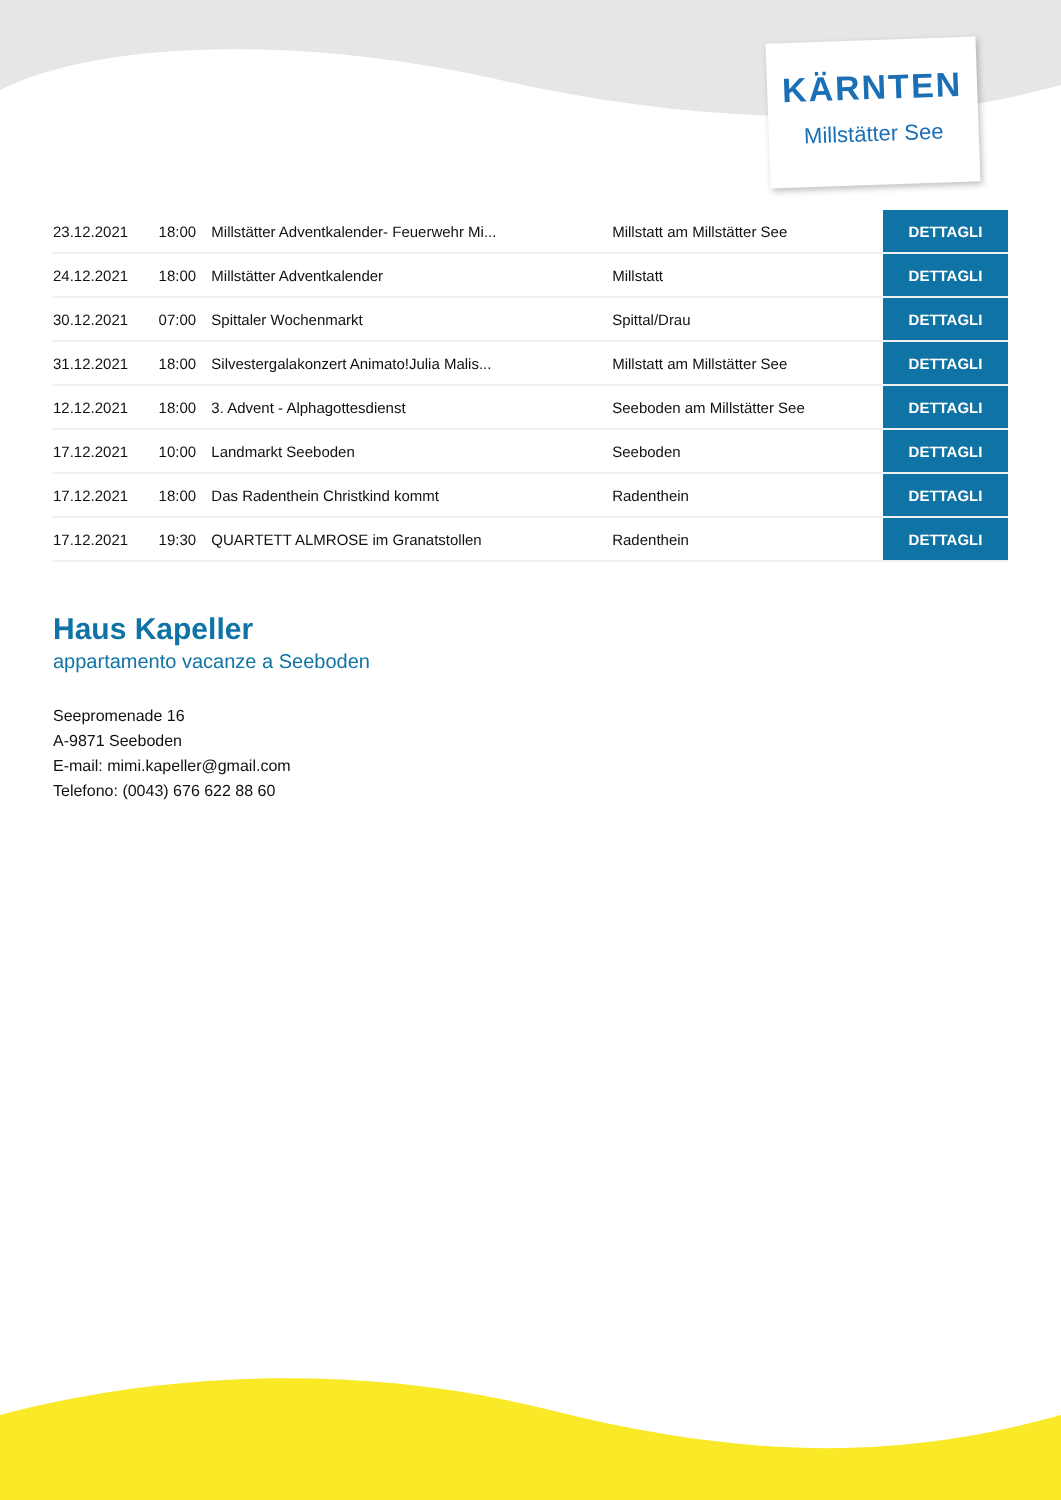KÄRNTEN
Millstätter See
| 23.12.2021 | 18:00 | Millstätter Adventkalender- Feuerwehr Mi... | Millstatt am Millstätter See | DETTAGLI |
| 24.12.2021 | 18:00 | Millstätter Adventkalender | Millstatt | DETTAGLI |
| 30.12.2021 | 07:00 | Spittaler Wochenmarkt | Spittal/Drau | DETTAGLI |
| 31.12.2021 | 18:00 | Silvestergalakonzert Animato!Julia Malis... | Millstatt am Millstätter See | DETTAGLI |
| 12.12.2021 | 18:00 | 3. Advent - Alphagottesdienst | Seeboden am Millstätter See | DETTAGLI |
| 17.12.2021 | 10:00 | Landmarkt Seeboden | Seeboden | DETTAGLI |
| 17.12.2021 | 18:00 | Das Radenthein Christkind kommt | Radenthein | DETTAGLI |
| 17.12.2021 | 19:30 | QUARTETT ALMROSE im Granatstollen | Radenthein | DETTAGLI |
Haus Kapeller
appartamento vacanze a Seeboden
Seepromenade 16
A-9871 Seeboden
E-mail: mimi.kapeller@gmail.com
Telefono: (0043) 676 622 88 60